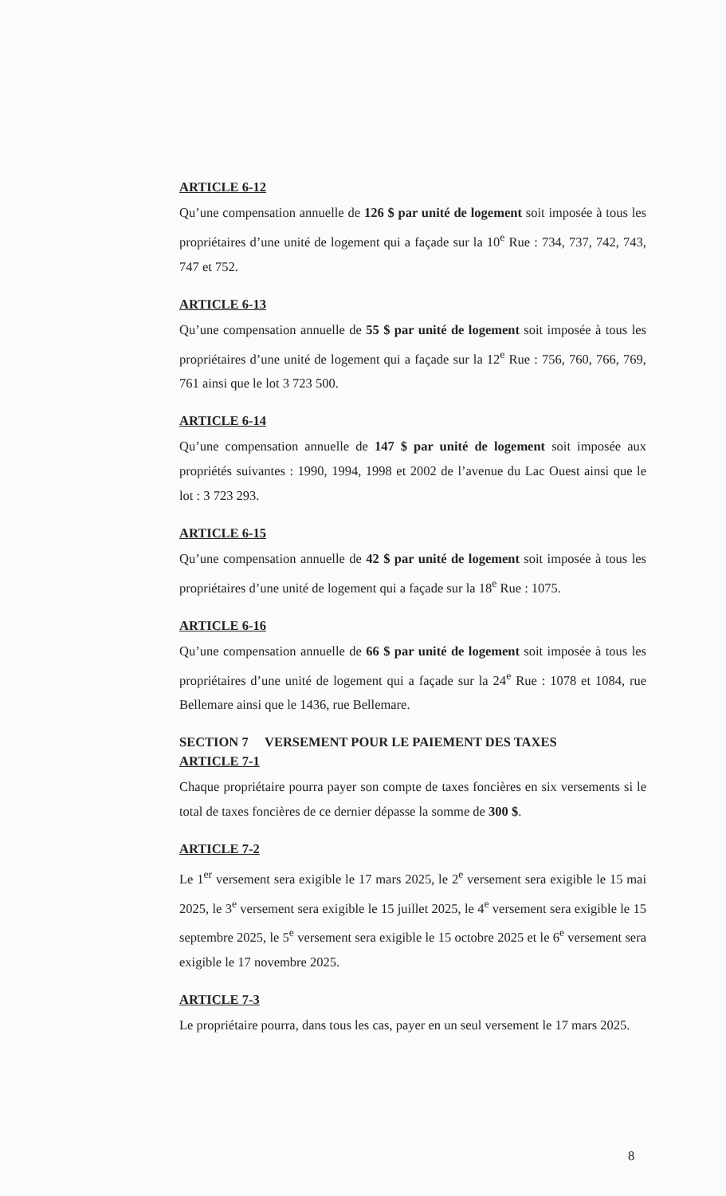ARTICLE 6-12
Qu’une compensation annuelle de 126 $ par unité de logement soit imposée à tous les propriétaires d’une unité de logement qui a façade sur la 10<sup>e</sup> Rue : 734, 737, 742, 743, 747 et 752.
ARTICLE 6-13
Qu’une compensation annuelle de 55 $ par unité de logement soit imposée à tous les propriétaires d’une unité de logement qui a façade sur la 12<sup>e</sup> Rue : 756, 760, 766, 769, 761 ainsi que le lot 3 723 500.
ARTICLE 6-14
Qu’une compensation annuelle de 147 $ par unité de logement soit imposée aux propriétés suivantes : 1990, 1994, 1998 et 2002 de l’avenue du Lac Ouest ainsi que le lot : 3 723 293.
ARTICLE 6-15
Qu’une compensation annuelle de 42 $ par unité de logement soit imposée à tous les propriétaires d’une unité de logement qui a façade sur la 18<sup>e</sup> Rue : 1075.
ARTICLE 6-16
Qu’une compensation annuelle de 66 $ par unité de logement soit imposée à tous les propriétaires d’une unité de logement qui a façade sur la 24<sup>e</sup> Rue : 1078 et 1084, rue Bellemare ainsi que le 1436, rue Bellemare.
SECTION 7 VERSEMENT POUR LE PAIEMENT DES TAXES
ARTICLE 7-1
Chaque propriétaire pourra payer son compte de taxes foncières en six versements si le total de taxes foncières de ce dernier dépasse la somme de 300 $.
ARTICLE 7-2
Le 1<sup>er</sup> versement sera exigible le 17 mars 2025, le 2<sup>e</sup> versement sera exigible le 15 mai 2025, le 3<sup>e</sup> versement sera exigible le 15 juillet 2025, le 4<sup>e</sup> versement sera exigible le 15 septembre 2025, le 5<sup>e</sup> versement sera exigible le 15 octobre 2025 et le 6<sup>e</sup> versement sera exigible le 17 novembre 2025.
ARTICLE 7-3
Le propriétaire pourra, dans tous les cas, payer en un seul versement le 17 mars 2025.
8